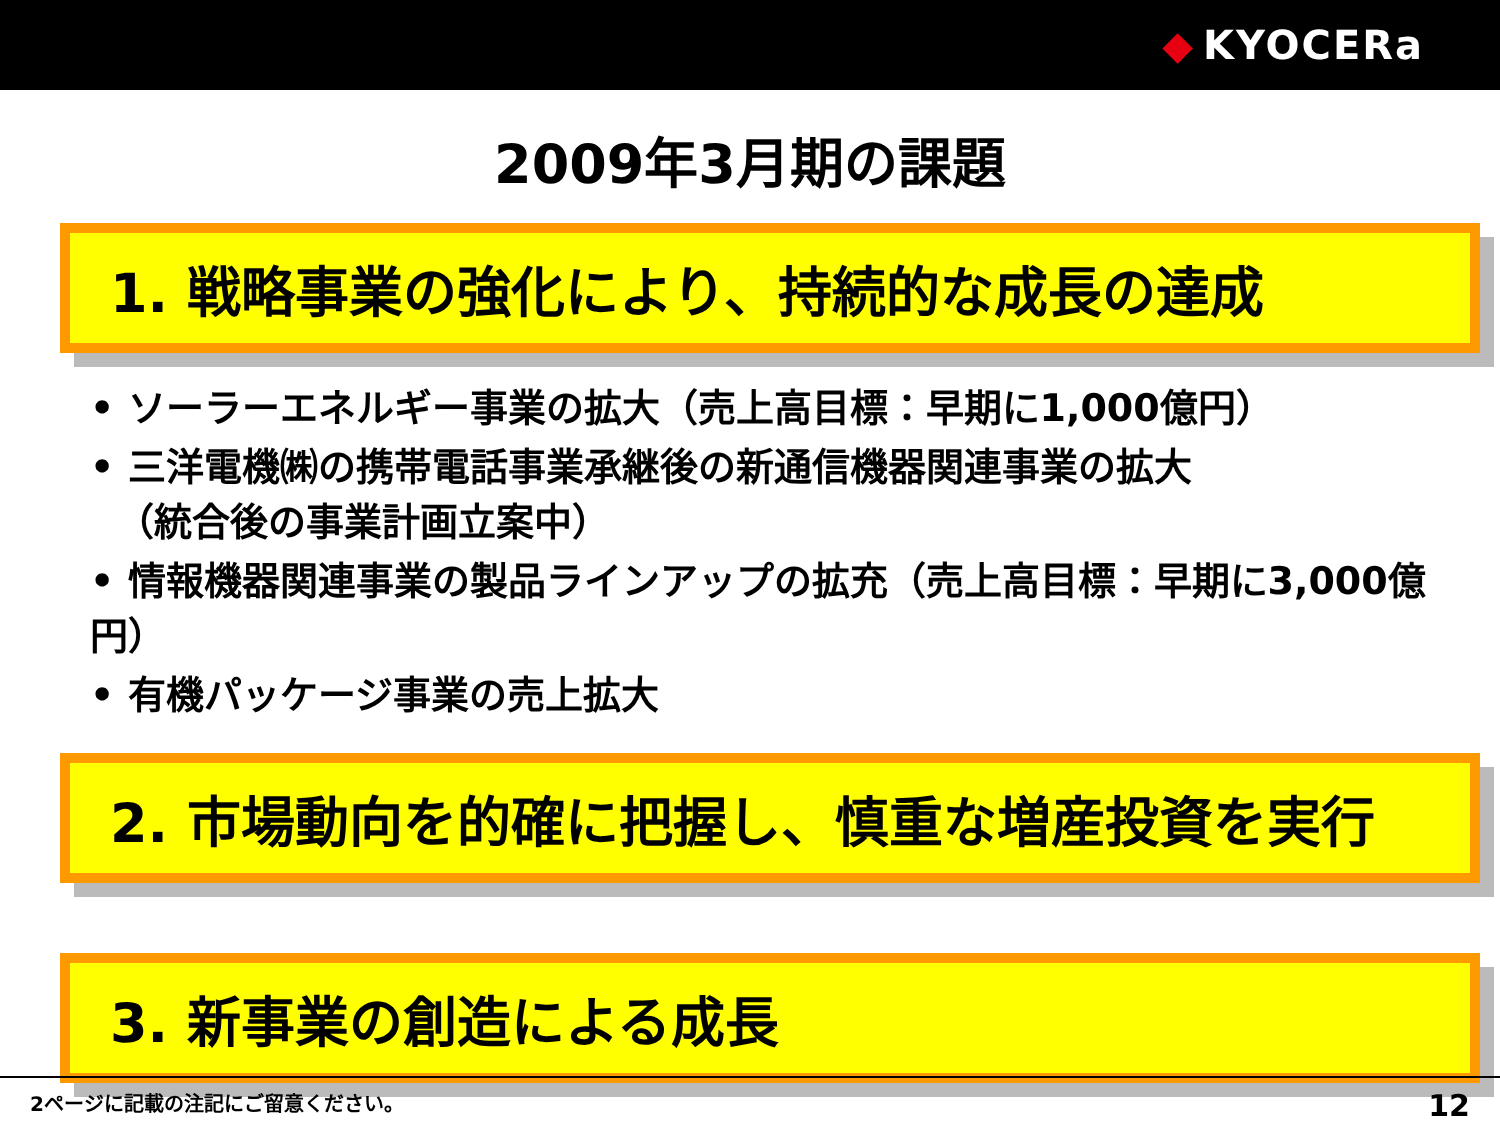◆ KYOCERa
2009年3月期の課題
1. 戦略事業の強化により、持続的な成長の達成
• ソーラーエネルギー事業の拡大（売上高目標：早期に1,000億円）
• 三洋電機㈱の携帯電話事業承継後の新通信機器関連事業の拡大
（統合後の事業計画立案中）
• 情報機器関連事業の製品ラインアップの拡充（売上高目標：早期に3,000億円）
• 有機パッケージ事業の売上拡大
2. 市場動向を的確に把握し、慎重な増産投資を実行
3. 新事業の創造による成長
2ページに記載の注記にご留意ください。 12